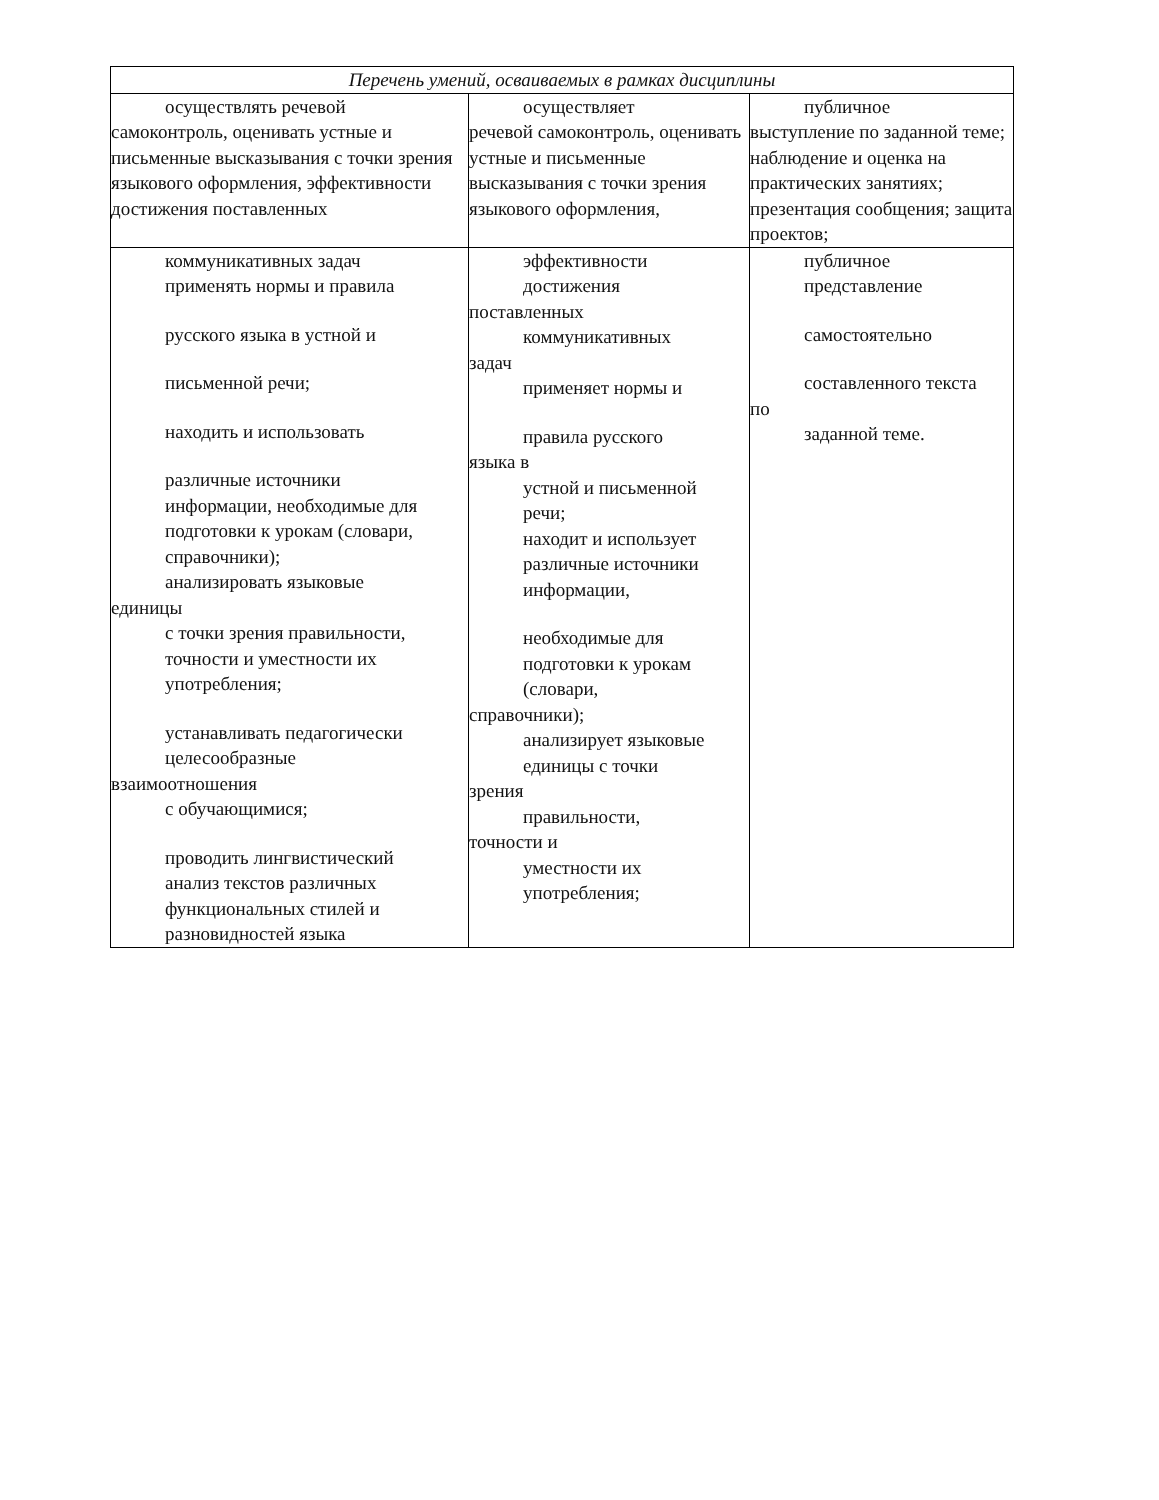| Перечень умений, осваиваемых в рамках дисциплины | | |
| --- | --- | --- |
| осуществлять речевой самоконтроль, оценивать устные и письменные высказывания с точки зрения языкового оформления, эффективности достижения поставленных | осуществляет речевой самоконтроль, оценивать устные и письменные высказывания с точки зрения языкового оформления, | публичное выступление по заданной теме; наблюдение и оценка на практических занятиях; презентация сообщения; защита проектов; |
| коммуникативных задач применять нормы и правила русского языка в устной и письменной речи; находить и использовать различные источники информации, необходимые для подготовки к урокам (словари, справочники); анализировать языковые единицы с точки зрения правильности, точности и уместности их употребления; устанавливать педагогически целесообразные взаимоотношения с обучающимися; проводить лингвистический анализ текстов различных функциональных стилей и разновидностей языка | эффективности достижения поставленных коммуникативных задач применяет нормы и правила русского языка в устной и письменной речи; находит и использует различные источники информации, необходимые для подготовки к урокам (словари, справочники); анализирует языковые единицы с точки зрения правильности, точности и уместности их употребления; | публичное представление самостоятельно составленного текста по заданной теме. |